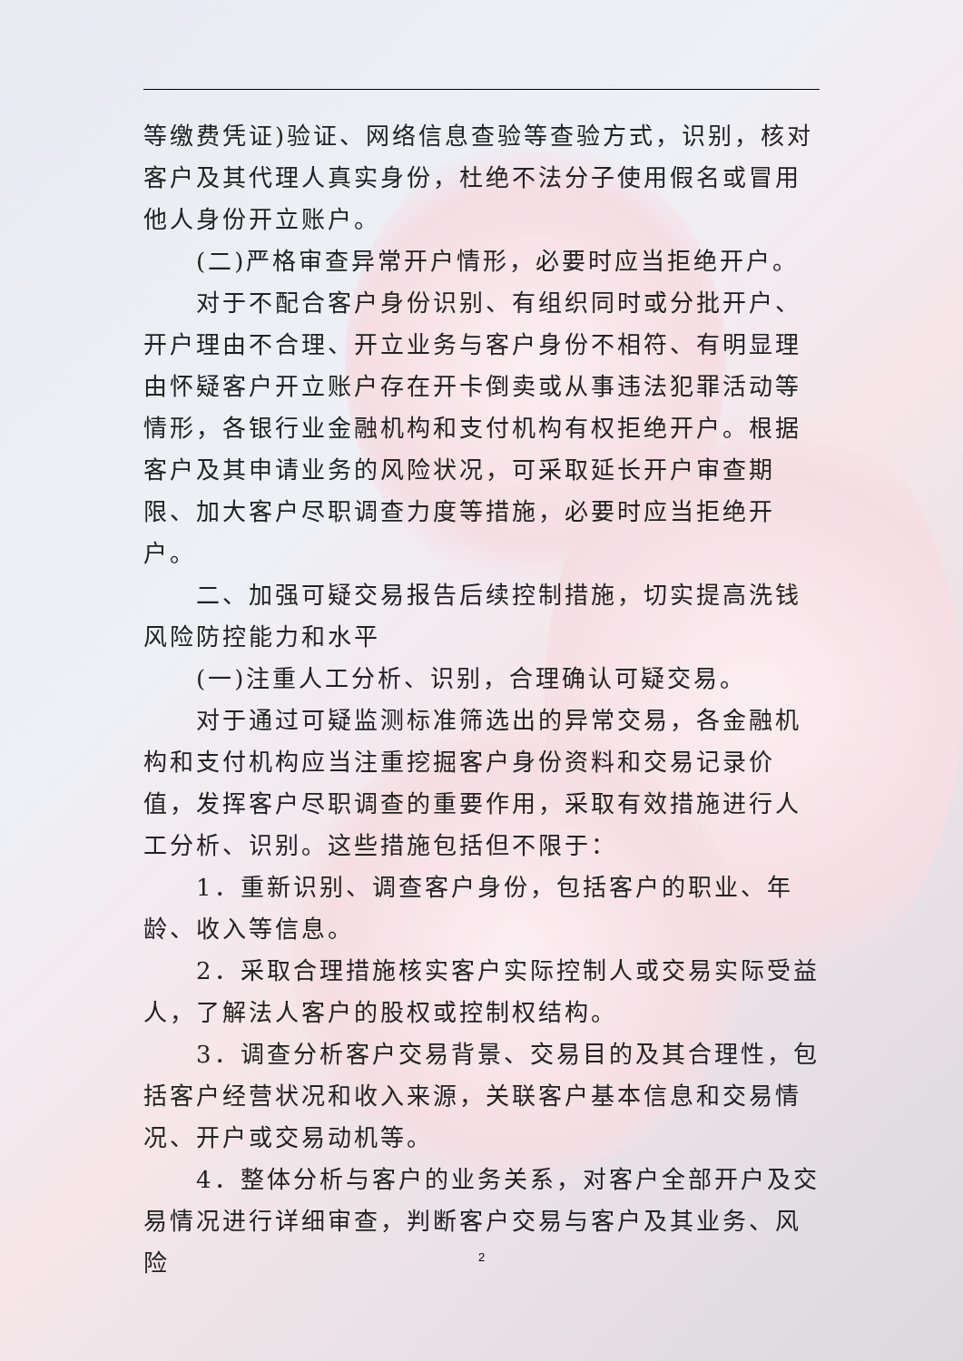等缴费凭证)验证、网络信息查验等查验方式，识别，核对客户及其代理人真实身份，杜绝不法分子使用假名或冒用他人身份开立账户。
(二)严格审查异常开户情形，必要时应当拒绝开户。
对于不配合客户身份识别、有组织同时或分批开户、开户理由不合理、开立业务与客户身份不相符、有明显理由怀疑客户开立账户存在开卡倒卖或从事违法犯罪活动等情形，各银行业金融机构和支付机构有权拒绝开户。根据客户及其申请业务的风险状况，可采取延长开户审查期限、加大客户尽职调查力度等措施，必要时应当拒绝开户。
二、加强可疑交易报告后续控制措施，切实提高洗钱风险防控能力和水平
(一)注重人工分析、识别，合理确认可疑交易。
对于通过可疑监测标准筛选出的异常交易，各金融机构和支付机构应当注重挖掘客户身份资料和交易记录价值，发挥客户尽职调查的重要作用，采取有效措施进行人工分析、识别。这些措施包括但不限于：
1．重新识别、调查客户身份，包括客户的职业、年龄、收入等信息。
2．采取合理措施核实客户实际控制人或交易实际受益人，了解法人客户的股权或控制权结构。
3．调查分析客户交易背景、交易目的及其合理性，包括客户经营状况和收入来源，关联客户基本信息和交易情况、开户或交易动机等。
4．整体分析与客户的业务关系，对客户全部开户及交易情况进行详细审查，判断客户交易与客户及其业务、风险
2